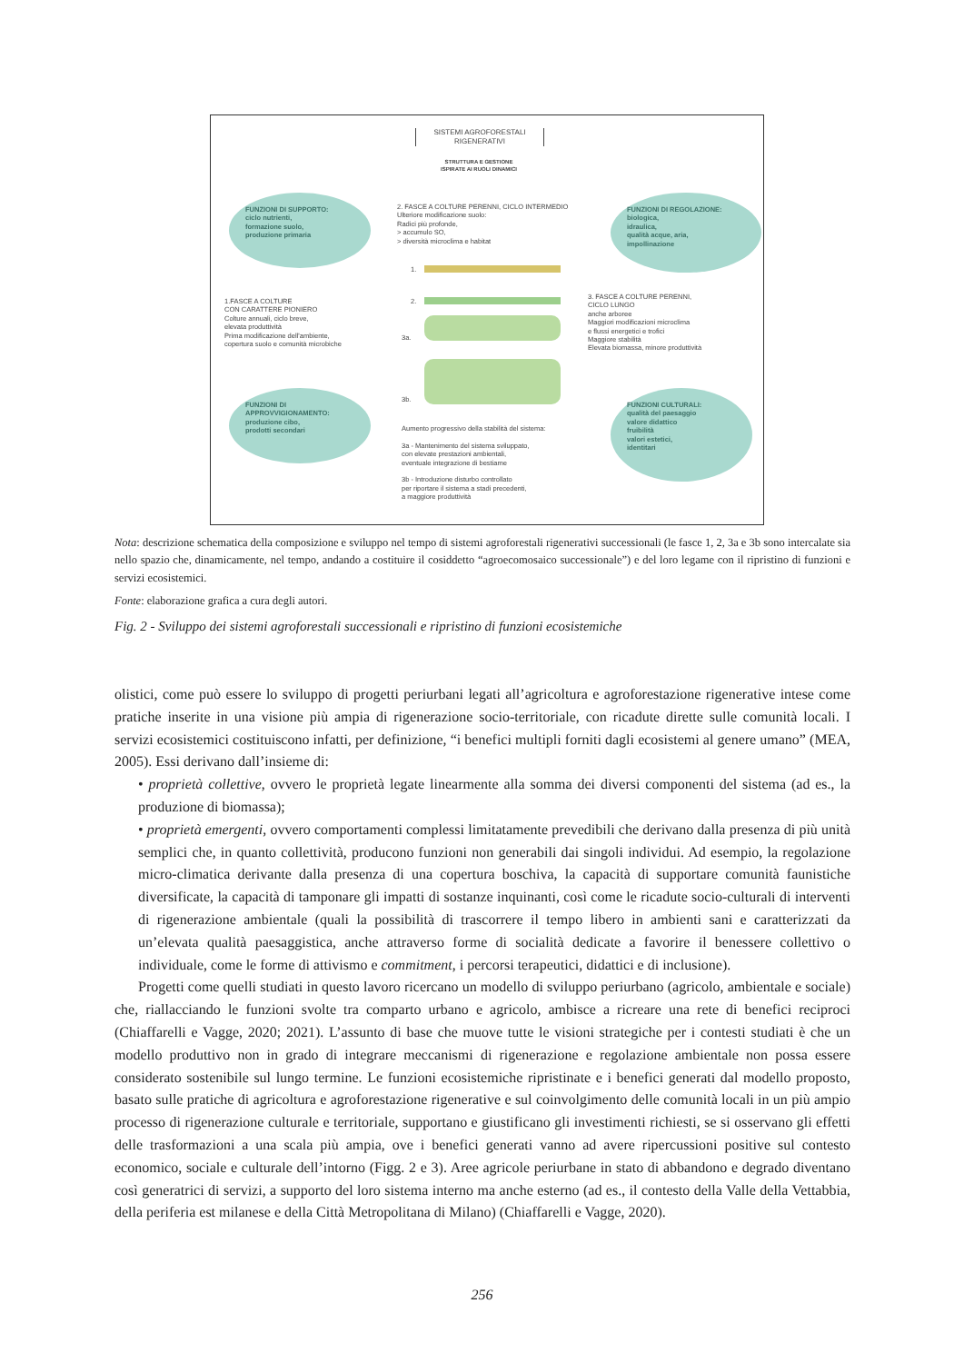SISTEMI AGROFORESTALI
RIGENERATIVI
STRUTTURA E GESTIONE
ISPIRATE AI RUOLI DINAMICI
FUNZIONI DI SUPPORTO:
ciclo nutrienti,
formazione suolo,
produzione primaria
2. FASCE A COLTURE PERENNI, CICLO INTERMEDIO
Ulteriore modificazione suolo:
Radici più profonde,
> accumulo SO,
> diversità microclima e habitat
FUNZIONI DI REGOLAZIONE:
biologica,
idraulica,
qualità acque, aria,
impollinazione
1.
2.
3a.
3b.
1.FASCE A COLTURE
CON CARATTERE PIONIERO
Colture annuali, ciclo breve,
elevata produttività
Prima modificazione dell'ambiente,
copertura suolo e comunità microbiche
3. FASCE A COLTURE PERENNI,
CICLO LUNGO
anche arboree
Maggiori modificazioni microclima
e flussi energetici e trofici
Maggiore stabilità
Elevata biomassa, minore produttività
FUNZIONI DI
APPROVVIGIONAMENTO:
produzione cibo,
prodotti secondari
Aumento progressivo della stabilità del sistema:
3a - Mantenimento del sistema sviluppato,
con elevate prestazioni ambientali,
eventuale integrazione di bestiame
3b - Introduzione disturbo controllato
per riportare il sistema a stadi precedenti,
a maggiore produttività
FUNZIONI CULTURALI:
qualità del paesaggio
valore didattico
fruibilità
valori estetici,
identitari
Nota: descrizione schematica della composizione e sviluppo nel tempo di sistemi agroforestali rigenerativi successionali (le fasce 1, 2, 3a e 3b sono intercalate sia nello spazio che, dinamicamente, nel tempo, andando a costituire il cosiddetto “agroecomosaico successionale”) e del loro legame con il ripristino di funzioni e servizi ecosistemici.
Fonte: elaborazione grafica a cura degli autori.
Fig. 2 - Sviluppo dei sistemi agroforestali successionali e ripristino di funzioni ecosistemiche
olistici, come può essere lo sviluppo di progetti periurbani legati all’agricoltura e agroforestazione rigenerative intese come pratiche inserite in una visione più ampia di rigenerazione socio-territoriale, con ricadute dirette sulle comunità locali. I servizi ecosistemici costituiscono infatti, per definizione, “i benefici multipli forniti dagli ecosistemi al genere umano” (MEA, 2005). Essi derivano dall’insieme di:
• proprietà collettive, ovvero le proprietà legate linearmente alla somma dei diversi componenti del sistema (ad es., la produzione di biomassa);
• proprietà emergenti, ovvero comportamenti complessi limitatamente prevedibili che derivano dalla presenza di più unità semplici che, in quanto collettività, producono funzioni non generabili dai singoli individui. Ad esempio, la regolazione micro-climatica derivante dalla presenza di una copertura boschiva, la capacità di supportare comunità faunistiche diversificate, la capacità di tamponare gli impatti di sostanze inquinanti, così come le ricadute socio-culturali di interventi di rigenerazione ambientale (quali la possibilità di trascorrere il tempo libero in ambienti sani e caratterizzati da un’elevata qualità paesaggistica, anche attraverso forme di socialità dedicate a favorire il benessere collettivo o individuale, come le forme di attivismo e commitment, i percorsi terapeutici, didattici e di inclusione).
Progetti come quelli studiati in questo lavoro ricercano un modello di sviluppo periurbano (agricolo, ambientale e sociale) che, riallacciando le funzioni svolte tra comparto urbano e agricolo, ambisce a ricreare una rete di benefici reciproci (Chiaffarelli e Vagge, 2020; 2021). L’assunto di base che muove tutte le visioni strategiche per i contesti studiati è che un modello produttivo non in grado di integrare meccanismi di rigenerazione e regolazione ambientale non possa essere considerato sostenibile sul lungo termine. Le funzioni ecosistemiche ripristinate e i benefici generati dal modello proposto, basato sulle pratiche di agricoltura e agroforestazione rigenerative e sul coinvolgimento delle comunità locali in un più ampio processo di rigenerazione culturale e territoriale, supportano e giustificano gli investimenti richiesti, se si osservano gli effetti delle trasformazioni a una scala più ampia, ove i benefici generati vanno ad avere ripercussioni positive sul contesto economico, sociale e culturale dell’intorno (Figg. 2 e 3). Aree agricole periurbane in stato di abbandono e degrado diventano così generatrici di servizi, a supporto del loro sistema interno ma anche esterno (ad es., il contesto della Valle della Vettabbia, della periferia est milanese e della Città Metropolitana di Milano) (Chiaffarelli e Vagge, 2020).
256